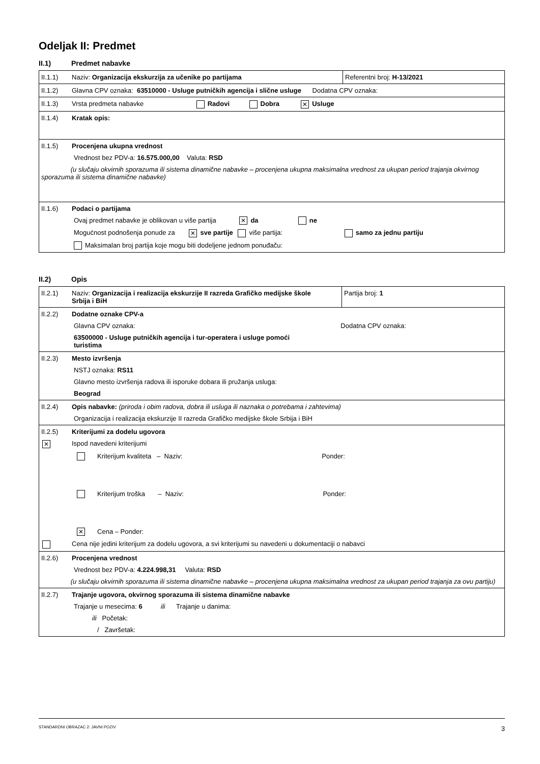Odeljak II: Predmet
II.1) Predmet nabavke
| II.1.1) Naziv: Organizacija ekskurzija za učenike po partijama | Referentni broj: H-13/2021 |
| II.1.2) Glavna CPV oznaka: 63510000 - Usluge putničkih agencija i slične usluge Dodatna CPV oznaka: | |
| II.1.3) Vrsta predmeta nabavke Radovi Dobra ✕ Usluge | |
| II.1.4) Kratak opis: | |
| II.1.5) Procenjena ukupna vrednost Vrednost bez PDV-a: 16.575.000,00 Valuta: RSD (u slučaju okvirnih sporazuma ili sistema dinamične nabavke – procenjena ukupna maksimalna vrednost za ukupan period trajanja okvirnog sporazuma ili sistema dinamične nabavke) | |
| II.1.6) Podaci o partijama Ovaj predmet nabavke je oblikovan u više partija ✕ da ne Mogućnost podnošenja ponude za ✕ sve partije više partija: samo za jednu partiju Maksimalan broj partija koje mogu biti dodeljene jednom ponuđaču: | |
II.2) Opis
| II.2.1) Naziv: Organizacija i realizacija ekskurzije II razreda Grafičko medijske škole Srbija i BiH | Partija broj: 1 |
| II.2.2) Dodatne oznake CPV-a Glavna CPV oznaka: Dodatna CPV oznaka: 63500000 - Usluge putničkih agencija i tur-operatera i usluge pomoći turistima | |
| II.2.3) Mesto izvršenja NSTJ oznaka: RS11 Glavno mesto izvršenja radova ili isporuke dobara ili pružanja usluga: Beograd | |
| II.2.4) Opis nabavke: (priroda i obim radova, dobra ili usluga ili naznaka o potrebama i zahtevima) Organizacija i realizacija ekskurzije II razreda Grafičko medijske škole Srbija i BiH | |
| II.2.5) Kriterijumi za dodelu ugovora ✕ Ispod navedeni kriterijumi Kriterijum kvaliteta – Naziv: Ponder: Kriterijum troška – Naziv: Ponder: ✕ Cena – Ponder: Cena nije jedini kriterijum za dodelu ugovora, a svi kriterijumi su navedeni u dokumentaciji o nabavci | |
| II.2.6) Procenjena vrednost Vrednost bez PDV-a: 4.224.998,31 Valuta: RSD (u slučaju okvirnih sporazuma ili sistema dinamične nabavke – procenjena ukupna maksimalna vrednost za ukupan period trajanja za ovu partiju) | |
| II.2.7) Trajanje ugovora, okvirnog sporazuma ili sistema dinamične nabavke Trajanje u mesecima: 6 ili Trajanje u danima: ili Početak: / Završetak: | |
STANDARDNI OBRAZAC 2: JAVNI POZIV 3